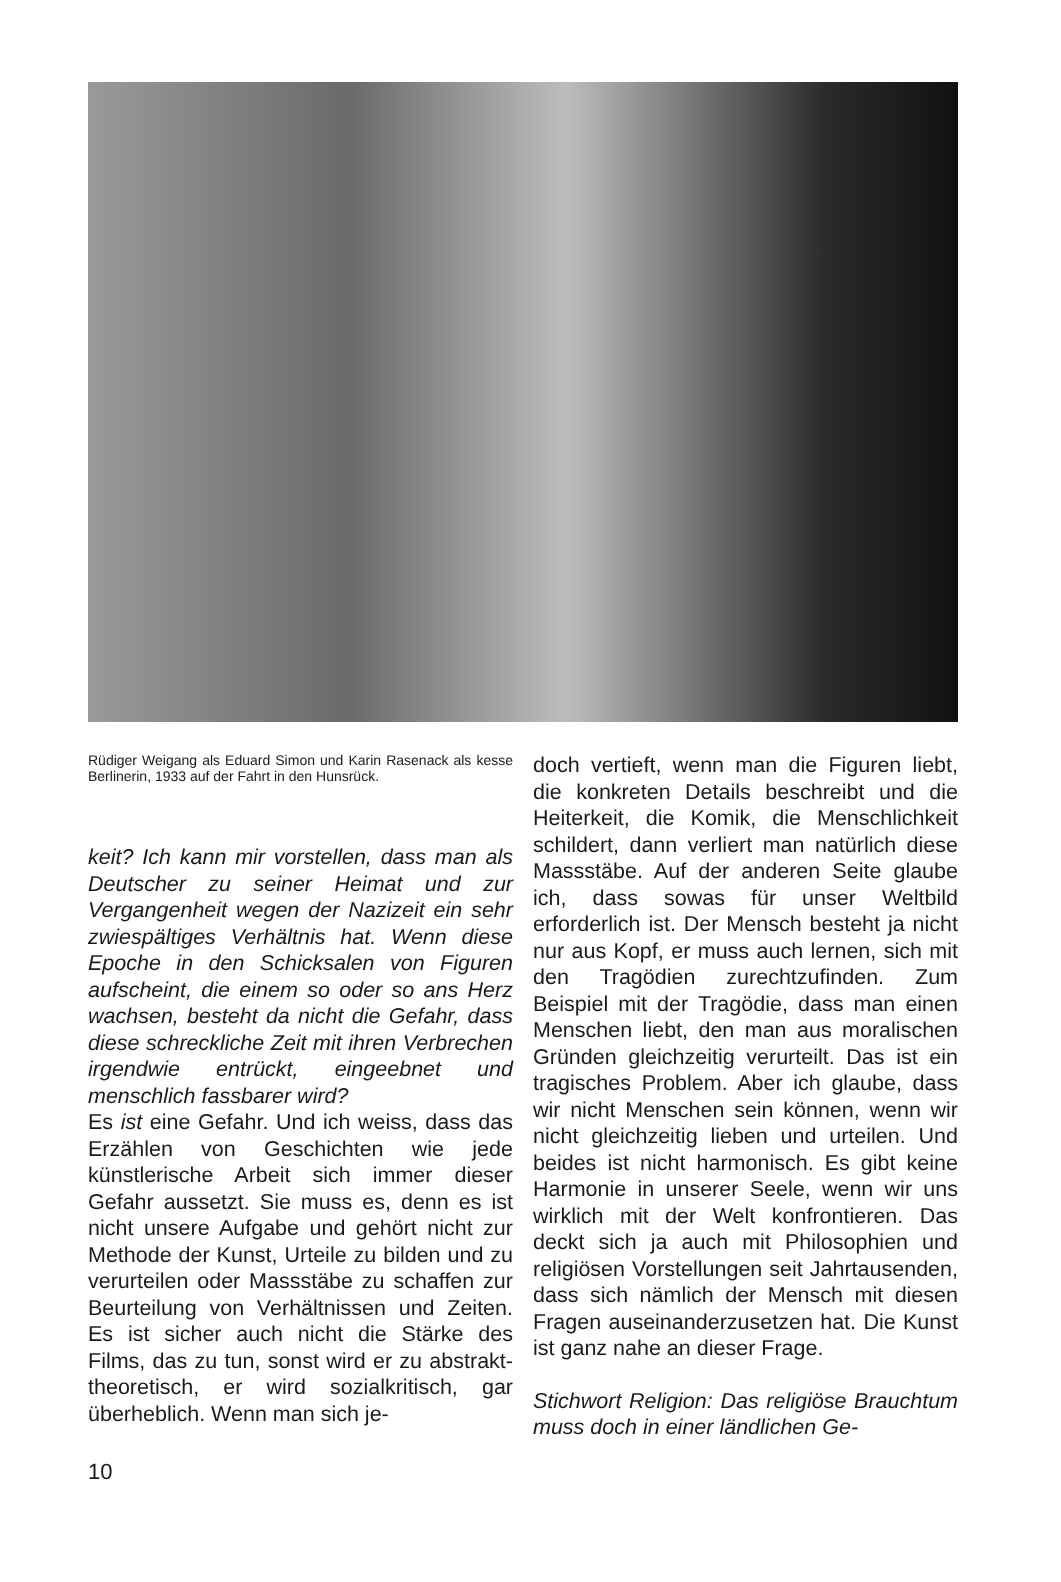Rüdiger Weigang als Eduard Simon und Karin Rasenack als kesse Berlinerin, 1933 auf der Fahrt in den Hunsrück.
keit? Ich kann mir vorstellen, dass man als Deutscher zu seiner Heimat und zur Vergangenheit wegen der Nazizeit ein sehr zwiespältiges Verhältnis hat. Wenn diese Epoche in den Schicksalen von Figuren aufscheint, die einem so oder so ans Herz wachsen, besteht da nicht die Gefahr, dass diese schreckliche Zeit mit ihren Verbrechen irgendwie entrückt, eingeebnet und menschlich fassbarer wird?
Es ist eine Gefahr. Und ich weiss, dass das Erzählen von Geschichten wie jede künstlerische Arbeit sich immer dieser Gefahr aussetzt. Sie muss es, denn es ist nicht unsere Aufgabe und gehört nicht zur Methode der Kunst, Urteile zu bilden und zu verurteilen oder Massstäbe zu schaffen zur Beurteilung von Verhältnissen und Zeiten. Es ist sicher auch nicht die Stärke des Films, das zu tun, sonst wird er zu abstrakt-theoretisch, er wird sozialkritisch, gar überheblich. Wenn man sich je-
doch vertieft, wenn man die Figuren liebt, die konkreten Details beschreibt und die Heiterkeit, die Komik, die Menschlichkeit schildert, dann verliert man natürlich diese Massstäbe. Auf der anderen Seite glaube ich, dass sowas für unser Weltbild erforderlich ist. Der Mensch besteht ja nicht nur aus Kopf, er muss auch lernen, sich mit den Tragödien zurechtzufinden. Zum Beispiel mit der Tragödie, dass man einen Menschen liebt, den man aus moralischen Gründen gleichzeitig verurteilt. Das ist ein tragisches Problem. Aber ich glaube, dass wir nicht Menschen sein können, wenn wir nicht gleichzeitig lieben und urteilen. Und beides ist nicht harmonisch. Es gibt keine Harmonie in unserer Seele, wenn wir uns wirklich mit der Welt konfrontieren. Das deckt sich ja auch mit Philosophien und religiösen Vorstellungen seit Jahrtausenden, dass sich nämlich der Mensch mit diesen Fragen auseinanderzusetzen hat. Die Kunst ist ganz nahe an dieser Frage.
Stichwort Religion: Das religiöse Brauchtum muss doch in einer ländlichen Ge-
10